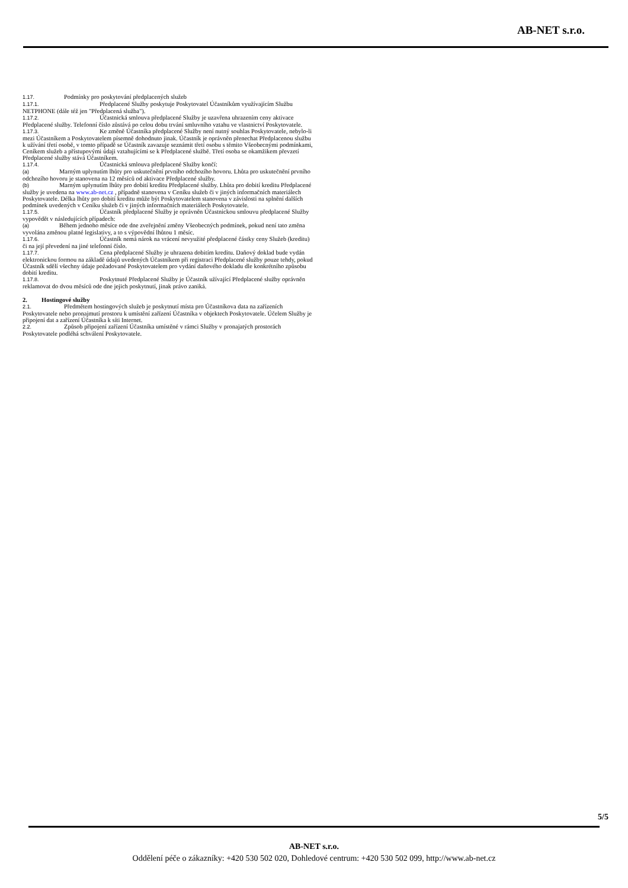AB-NET s.r.o.
1.17. Podmínky pro poskytování předplacených služeb
1.17.1. Předplacené Služby poskytuje Poskytovatel Účastníkům využívajícím Službu NETPHONE (dále též jen "Předplacená služba").
1.17.2. Účastnická smlouva předplacené Služby je uzavřena uhrazením ceny aktivace Předplacené služby. Telefonní číslo zůstává po celou dobu trvání smluvního vztahu ve vlastnictví Poskytovatele.
1.17.3. Ke změně Účastníka předplacené Služby není nutný souhlas Poskytovatele, nebylo-li mezi Účastníkem a Poskytovatelem písemně dohodnuto jinak. Účastník je oprávněn přenechat Předplacenou službu k užívání třetí osobě, v tomto případě se Účastník zavazuje seznámit třetí osobu s těmito Všeobecnými podmínkami, Ceníkem služeb a přístupovými údaji vztahujícími se k Předplacené službě. Třetí osoba se okamžikem převzetí Předplacené služby stává Účastníkem.
1.17.4. Účastnická smlouva předplacené Služby končí:
(a) Marným uplynutím lhůty pro uskutečnění prvního odchozího hovoru. Lhůta pro uskutečnění prvního odchozího hovoru je stanovena na 12 měsíců od aktivace Předplacené služby.
(b) Marným uplynutím lhůty pro dobití kreditu Předplacené služby. Lhůta pro dobití kreditu Předplacené služby je uvedena na www.ab-net.cz , případně stanovena v Ceníku služeb či v jiných informačních materiálech Poskytovatele. Délka lhůty pro dobití kreditu může být Poskytovatelem stanovena v závislosti na splnění dalších podmínek uvedených v Ceníku služeb či v jiných informačních materiálech Poskytovatele.
1.17.5. Účastník předplacené Služby je oprávněn Účastnickou smlouvu předplacené Služby vypovědět v následujících případech:
(a) Během jednoho měsíce ode dne zveřejnění změny Všeobecných podmínek, pokud není tato změna vyvolána změnou platné legislativy, a to s výpovědní lhůtou 1 měsíc.
1.17.6. Účastník nemá nárok na vrácení nevyužité předplacené částky ceny Služeb (kreditu) či na její převedení na jiné telefonní číslo.
1.17.7. Cena předplacené Služby je uhrazena dobitím kreditu. Daňový doklad bude vydán elektronickou formou na základě údajů uvedených Účastníkem při registraci Předplacené služby pouze tehdy, pokud Účastník sdělí všechny údaje požadované Poskytovatelem pro vydání daňového dokladu dle konkrétního způsobu dobití kreditu.
1.17.8. Poskytnuté Předplacené Služby je Účastník užívající Předplacené služby oprávněn reklamovat do dvou měsíců ode dne jejich poskytnutí, jinak právo zaniká.
2. Hostingové služby
2.1. Předmětem hostingových služeb je poskytnutí místa pro Účastníkova data na zařízeních Poskytovatele nebo pronajmutí prostoru k umístění zařízení Účastníka v objektech Poskytovatele. Účelem Služby je připojení dat a zařízení Účastníka k síti Internet.
2.2. Způsob připojení zařízení Účastníka umístěné v rámci Služby v pronajatých prostorách Poskytovatele podléhá schválení Poskytovatele.
5/5
AB-NET s.r.o.
Oddělení péče o zákazníky: +420 530 502 020, Dohledové centrum: +420 530 502 099, http://www.ab-net.cz